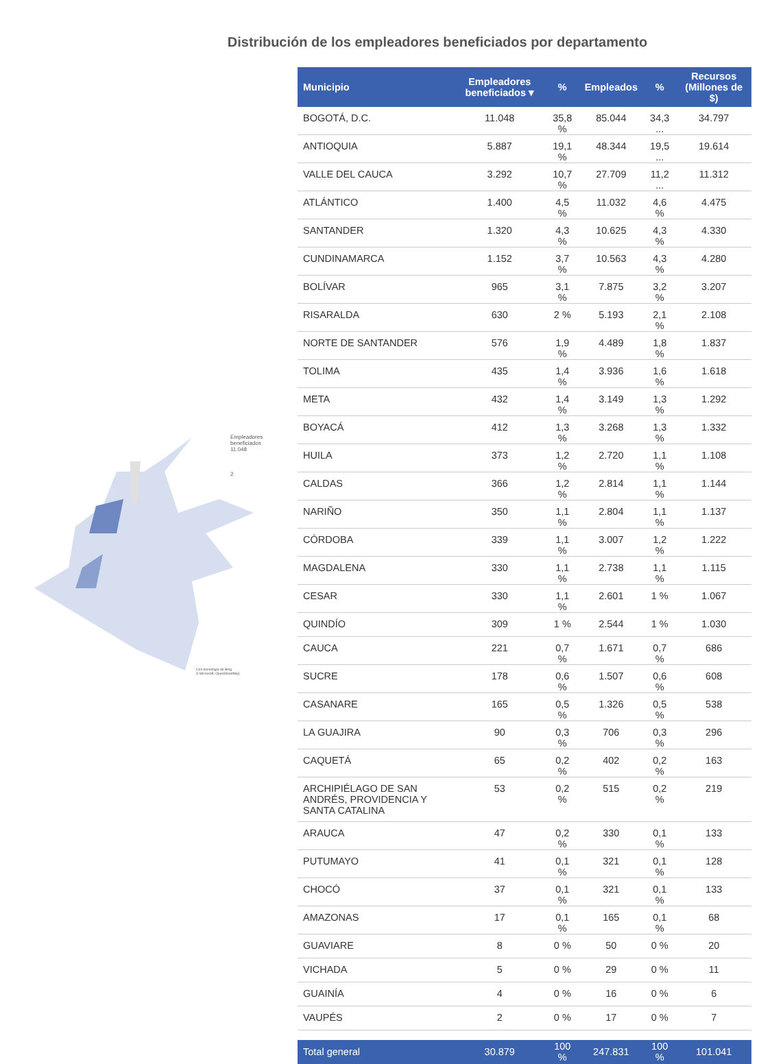Distribución de los empleadores beneficiados por departamento
Empleadores
beneficiados
11.048
2
Con tecnología de Bing
© Microsoft, OpenStreetMap
| Municipio | Empleadores beneficiados ▾ | % | Empleados | % | Recursos (Millones de $) |
| --- | --- | --- | --- | --- | --- |
| BOGOTÁ, D.C. | 11.048 | 35,8 % | 85.044 | 34,3 ... | 34.797 |
| ANTIOQUIA | 5.887 | 19,1 % | 48.344 | 19,5 ... | 19.614 |
| VALLE DEL CAUCA | 3.292 | 10,7 % | 27.709 | 11,2 ... | 11.312 |
| ATLÁNTICO | 1.400 | 4,5 % | 11.032 | 4,6 % | 4.475 |
| SANTANDER | 1.320 | 4,3 % | 10.625 | 4,3 % | 4.330 |
| CUNDINAMARCA | 1.152 | 3,7 % | 10.563 | 4,3 % | 4.280 |
| BOLÍVAR | 965 | 3,1 % | 7.875 | 3,2 % | 3.207 |
| RISARALDA | 630 | 2 % | 5.193 | 2,1 % | 2.108 |
| NORTE DE SANTANDER | 576 | 1,9 % | 4.489 | 1,8 % | 1.837 |
| TOLIMA | 435 | 1,4 % | 3.936 | 1,6 % | 1.618 |
| META | 432 | 1,4 % | 3.149 | 1,3 % | 1.292 |
| BOYACÁ | 412 | 1,3 % | 3.268 | 1,3 % | 1.332 |
| HUILA | 373 | 1,2 % | 2.720 | 1,1 % | 1.108 |
| CALDAS | 366 | 1,2 % | 2.814 | 1,1 % | 1.144 |
| NARIÑO | 350 | 1,1 % | 2.804 | 1,1 % | 1.137 |
| CÓRDOBA | 339 | 1,1 % | 3.007 | 1,2 % | 1.222 |
| MAGDALENA | 330 | 1,1 % | 2.738 | 1,1 % | 1.115 |
| CESAR | 330 | 1,1 % | 2.601 | 1 % | 1.067 |
| QUINDÍO | 309 | 1 % | 2.544 | 1 % | 1.030 |
| CAUCA | 221 | 0,7 % | 1.671 | 0,7 % | 686 |
| SUCRE | 178 | 0,6 % | 1.507 | 0,6 % | 608 |
| CASANARE | 165 | 0,5 % | 1.326 | 0,5 % | 538 |
| LA GUAJIRA | 90 | 0,3 % | 706 | 0,3 % | 296 |
| CAQUETÁ | 65 | 0,2 % | 402 | 0,2 % | 163 |
| ARCHIPIÉLAGO DE SAN ANDRÉS, PROVIDENCIA Y SANTA CATALINA | 53 | 0,2 % | 515 | 0,2 % | 219 |
| ARAUCA | 47 | 0,2 % | 330 | 0,1 % | 133 |
| PUTUMAYO | 41 | 0,1 % | 321 | 0,1 % | 128 |
| CHOCÓ | 37 | 0,1 % | 321 | 0,1 % | 133 |
| AMAZONAS | 17 | 0,1 % | 165 | 0,1 % | 68 |
| GUAVIARE | 8 | 0 % | 50 | 0 % | 20 |
| VICHADA | 5 | 0 % | 29 | 0 % | 11 |
| GUAINÍA | 4 | 0 % | 16 | 0 % | 6 |
| VAUPÉS | 2 | 0 % | 17 | 0 % | 7 |
| Total general | 30.879 | 100 % | 247.831 | 100 % | 101.041 |